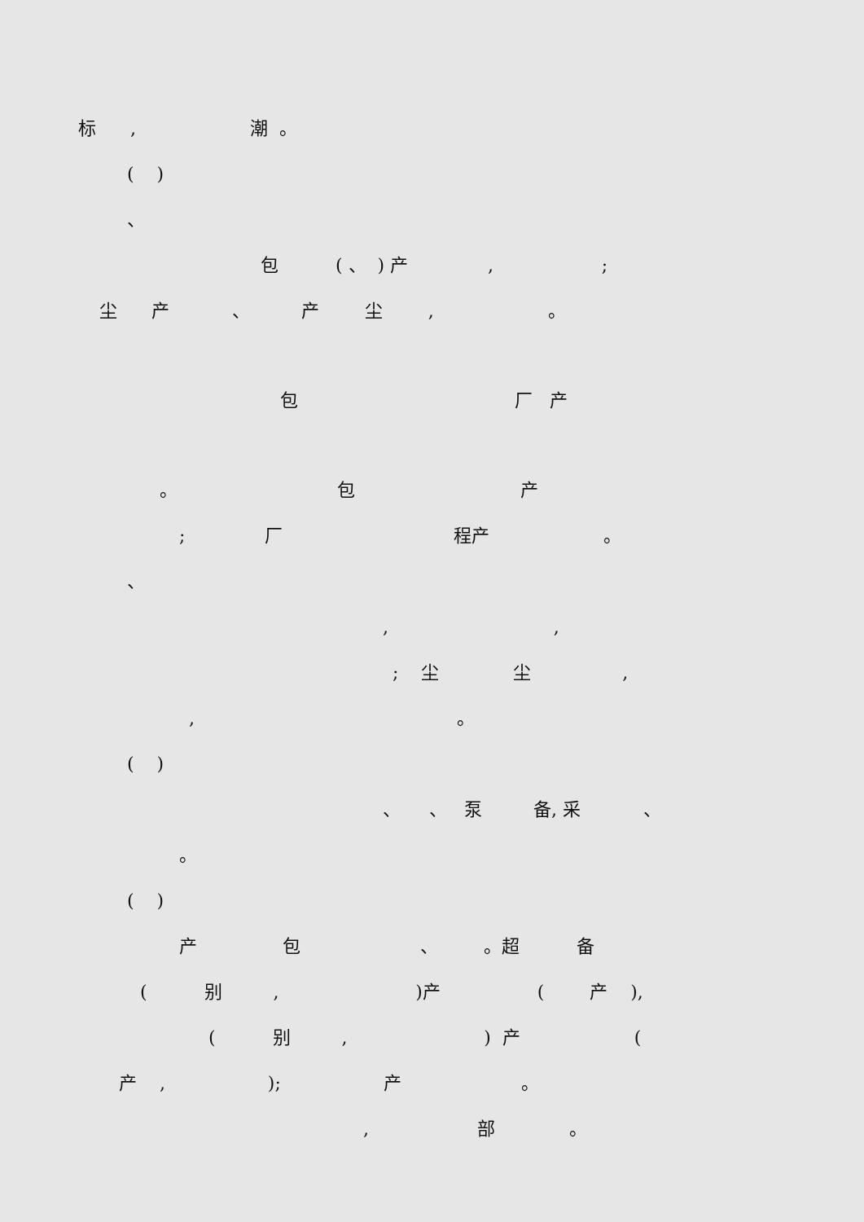标 , 潮 。
( )
、
包 ( 、 ) 产 , ;
尘 产 、 产 尘 , 。
包 厂 产
。 包 产
; 厂 程产 。
、
, ,
; 尘 尘 ,
, 。
( )
、 、 泵 备, 采 、
。
( )
产 包 、 。超 备
( 别 , )产 ( 产 ),
( 别 , ) 产 (
产 , ); 产 。
, 部 。